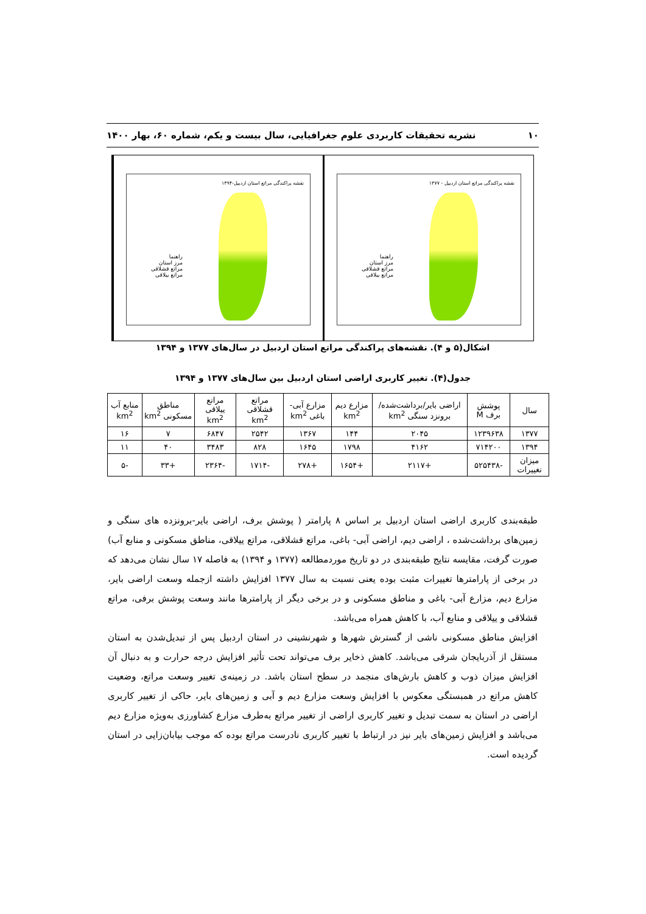۱۰ نشریه تحقیقات کاربردی علوم جغرافیایی، سال بیست و یکم، شماره ۶۰، بهار ۱۴۰۰
نقشه پراکندگی مراتع استان اردبیل - ۱۳۷۷
راهنما
مرز استان
مراتع قشلاقی
مراتع ییلاقی
نقشه پراکندگی مراتع استان اردبیل-۱۳۹۴
راهنما
مرز استان
مراتع قشلاقی
مراتع ییلاقی
اشکال(۵ و ۴). نقشه‌های پراکندگی مراتع استان اردبیل در سال‌های ۱۳۷۷ و ۱۳۹۴
جدول(۴). تغییر کاربری اراضی استان اردبیل بین سال‌های ۱۳۷۷ و ۱۳۹۴
| سال | پوشش برف M | اراضی بایر/برداشت‌شده/ برونزد سنگی km<sup>2</sup> | مزارع دیم km<sup>2</sup> | مزارع آبی- باغی km<sup>2</sup> | مراتع قشلاقی km<sup>2</sup> | مراتع ییلاقی km<sup>2</sup> | مناطق مسکونی km<sup>2</sup> | منابع آب km<sup>2</sup> |
| --- | --- | --- | --- | --- | --- | --- | --- | --- |
| ۱۳۷۷ | ۱۲۳۹۶۳۸ | ۲۰۴۵ | ۱۴۴ | ۱۳۶۷ | ۲۵۴۲ | ۶۸۴۷ | ۷ | ۱۶ |
| ۱۳۹۴ | ۷۱۴۲۰۰ | ۴۱۶۲ | ۱۷۹۸ | ۱۶۴۵ | ۸۲۸ | ۳۴۸۳ | ۴۰ | ۱۱ |
| میزان تغییرات | -۵۲۵۴۳۸ | +۲۱۱۷ | +۱۶۵۴ | +۲۷۸ | -۱۷۱۴ | -۲۳۶۴ | +۳۳ | -۵ |
طبقه‌بندی کاربری اراضی استان اردبیل بر اساس ۸ پارامتر ( پوشش برف، اراضی بایر-برونزده های سنگی و زمین‌های برداشت‌شده ، اراضی دیم، اراضی آبی- باغی، مراتع قشلاقی، مراتع ییلاقی، مناطق مسکونی و منابع آب) صورت گرفت، مقایسه نتایج طبقه‌بندی در دو تاریخ موردمطالعه (۱۳۷۷ و ۱۳۹۴) به فاصله ۱۷ سال نشان می‌دهد که در برخی از پارامترها تغییرات مثبت بوده یعنی نسبت به سال ۱۳۷۷ افزایش داشته ازجمله وسعت اراضی بایر، مزارع دیم، مزارع آبی- باغی و مناطق مسکونی و در برخی دیگر از پارامترها مانند وسعت پوشش برفی، مراتع قشلاقی و ییلاقی و منابع آب، با کاهش همراه می‌باشد.
افزایش مناطق مسکونی ناشی از گسترش شهرها و شهرنشینی در استان اردبیل پس از تبدیل‌شدن به استان مستقل از آذربایجان شرقی می‌باشد. کاهش ذخایر برف می‌تواند تحت تأثیر افزایش درجه حرارت و به دنبال آن افزایش میزان ذوب و کاهش بارش‌های منجمد در سطح استان باشد. در زمینه‌ی تغییر وسعت مراتع، وضعیت کاهش مراتع در همبستگی معکوس با افزایش وسعت مزارع دیم و آبی و زمین‌های بایر، حاکی از تغییر کاربری اراضی در استان به سمت تبدیل و تغییر کاربری اراضی از تغییر مراتع به‌طرف مزارع کشاورزی به‌ویژه مزارع دیم می‌باشد و افزایش زمین‌های بایر نیز در ارتباط با تغییر کاربری نادرست مراتع بوده که موجب بیابان‌زایی در استان گردیده است.